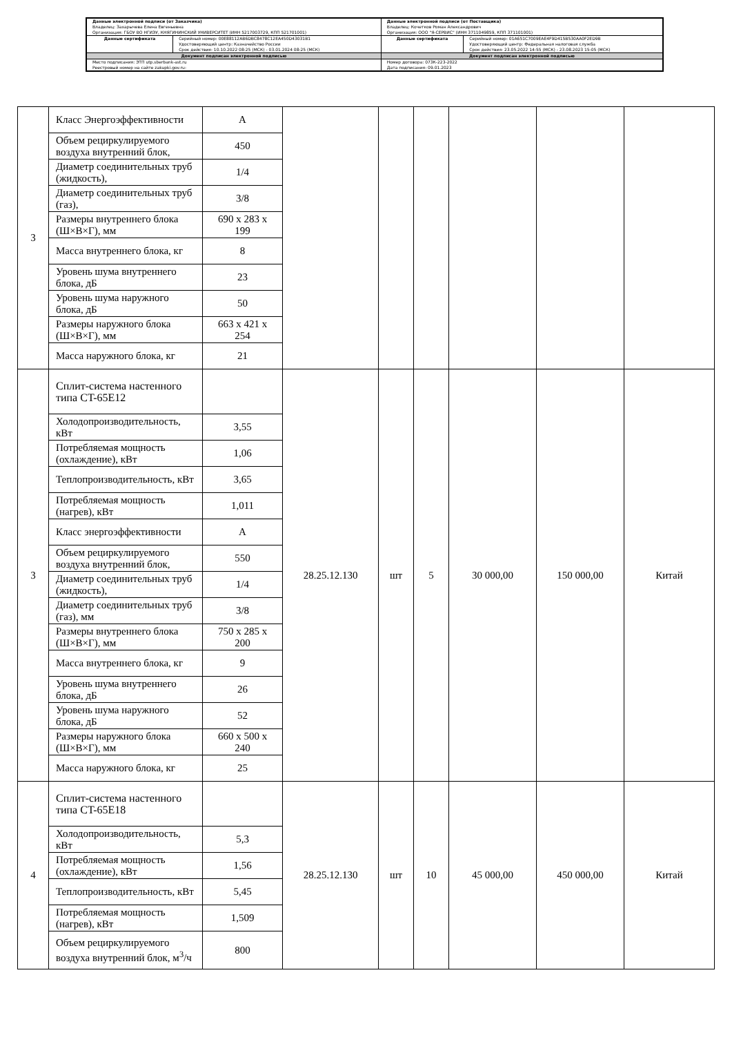| Данные электронной подписи (от Заказчика) Владелец: Захарычева Елена Евгеньевна Организация: ГБОУ ВО НГИЭУ, КНЯГИНИНСКИЙ УНИВЕРСИТЕТ (ИНН 5217003729, КПП 521701001) | | Данные электронной подписи (от Поставщика) Владелец: Кочетков Роман Александрович Организация: ООО "Я-СЕРВИС" (ИНН 3711049859, КПП 371101001) | |
| Данные сертификата | Серийный номер: 00E88112AB6DBC8478C12EA450D43031B1 Удостоверяющий центр: Казначейство России Срок действия: 10.10.2022 08:25 (МСК) - 03.01.2024 08:25 (МСК) | Данные сертификата | Серийный номер: 01A651C7009EAE4F9D415B530AA0F2ED9B Удостоверяющий центр: Федеральная налоговая служба Срок действия: 23.05.2022 14:55 (МСК) - 23.08.2023 15:05 (МСК) |
| Документ подписан электронной подписью | | Документ подписан электронной подписью | |
| Место подписания: ЭТП utp.sberbank-ast.ru Реестровый номер на сайте zakupki.gov.ru: | | Номер договора: 073К-223-2022 Дата подписания: 09.01.2023 | |
| 3 | / Класс Энергоэффективности / А / / Объем рециркулируемого воздуха внутренний блок, / 450 / / Диаметр соединительных труб (жидкость), / 1/4 / / Диаметр соединительных труб (газ), / 3/8 / / Размеры внутреннего блока (Ш×В×Г), мм / 690 x 283 x 199 / / Масса внутреннего блока, кг / 8 / / Уровень шума внутреннего блока, дБ / 23 / / Уровень шума наружного блока, дБ / 50 / / Размеры наружного блока (Ш×В×Г), мм / 663 x 421 x 254 / / Масса наружного блока, кг / 21 / | | | | | | |
| 3 | / Сплит-система настенного типа CT-65E12 / / / Холодопроизводительность, кВт / 3,55 / / Потребляемая мощность (охлаждение), кВт / 1,06 / / Теплопроизводительность, кВт / 3,65 / / Потребляемая мощность (нагрев), кВт / 1,011 / / Класс энергоэффективности / А / / Объем рециркулируемого воздуха внутренний блок, / 550 / / Диаметр соединительных труб (жидкость), / 1/4 / / Диаметр соединительных труб (газ), мм / 3/8 / / Размеры внутреннего блока (Ш×В×Г), мм / 750 x 285 x 200 / / Масса внутреннего блока, кг / 9 / / Уровень шума внутреннего блока, дБ / 26 / / Уровень шума наружного блока, дБ / 52 / / Размеры наружного блока (Ш×В×Г), мм / 660 x 500 x 240 / / Масса наружного блока, кг / 25 / | 28.25.12.130 | шт | 5 | 30 000,00 | 150 000,00 | Китай |
| 4 | / Сплит-система настенного типа CT-65E18 / / / Холодопроизводительность, кВт / 5,3 / / Потребляемая мощность (охлаждение), кВт / 1,56 / / Теплопроизводительность, кВт / 5,45 / / Потребляемая мощность (нагрев), кВт / 1,509 / / Объем рециркулируемого воздуха внутренний блок, м<sup>3</sup>/ч / 800 / | 28.25.12.130 | шт | 10 | 45 000,00 | 450 000,00 | Китай |